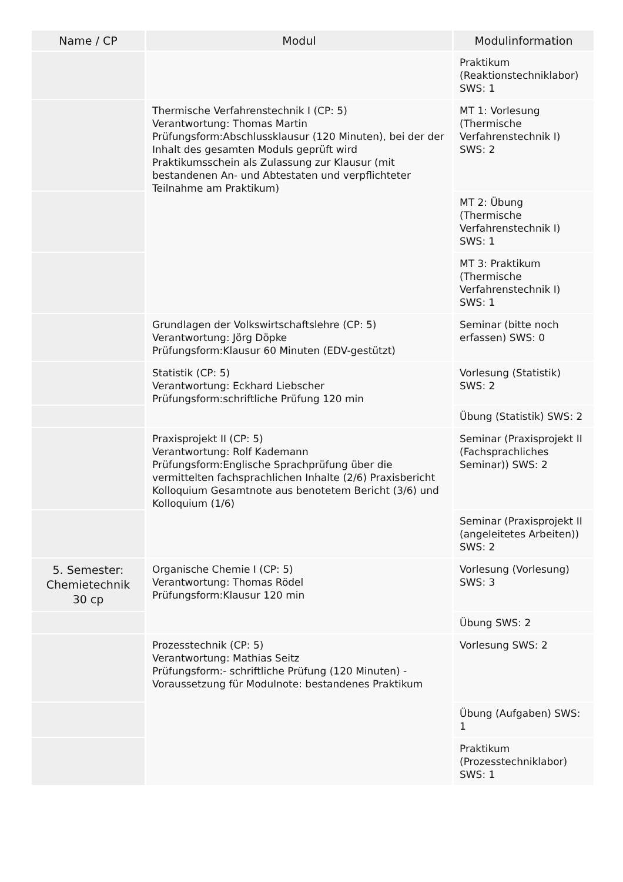| Name / CP | Modul | Modulinformation |
| --- | --- | --- |
| | | Praktikum (Reaktionstechniklabor) SWS: 1 |
| | Thermische Verfahrenstechnik I (CP: 5) Verantwortung: Thomas Martin Prüfungsform:Abschlussklausur (120 Minuten), bei der der Inhalt des gesamten Moduls geprüft wird Praktikumsschein als Zulassung zur Klausur (mit bestandenen An- und Abtestaten und verpflichteter Teilnahme am Praktikum) | MT 1: Vorlesung (Thermische Verfahrenstechnik I) SWS: 2 |
| | | MT 2: Übung (Thermische Verfahrenstechnik I) SWS: 1 |
| | | MT 3: Praktikum (Thermische Verfahrenstechnik I) SWS: 1 |
| | Grundlagen der Volkswirtschaftslehre (CP: 5) Verantwortung: Jörg Döpke Prüfungsform:Klausur 60 Minuten (EDV-gestützt) | Seminar (bitte noch erfassen) SWS: 0 |
| | Statistik (CP: 5) Verantwortung: Eckhard Liebscher Prüfungsform:schriftliche Prüfung 120 min | Vorlesung (Statistik) SWS: 2 |
| | | Übung (Statistik) SWS: 2 |
| | Praxisprojekt II (CP: 5) Verantwortung: Rolf Kademann Prüfungsform:Englische Sprachprüfung über die vermittelten fachsprachlichen Inhalte (2/6) Praxisbericht Kolloquium Gesamtnote aus benotetem Bericht (3/6) und Kolloquium (1/6) | Seminar (Praxisprojekt II (Fachsprachliches Seminar)) SWS: 2 |
| | | Seminar (Praxisprojekt II (angeleitetes Arbeiten)) SWS: 2 |
| 5. Semester: Chemietechnik 30 cp | Organische Chemie I (CP: 5) Verantwortung: Thomas Rödel Prüfungsform:Klausur 120 min | Vorlesung (Vorlesung) SWS: 3 |
| | | Übung SWS: 2 |
| | Prozesstechnik (CP: 5) Verantwortung: Mathias Seitz Prüfungsform:- schriftliche Prüfung (120 Minuten) - Voraussetzung für Modulnote: bestandenes Praktikum | Vorlesung SWS: 2 |
| | | Übung (Aufgaben) SWS: 1 |
| | | Praktikum (Prozesstechniklabor) SWS: 1 |